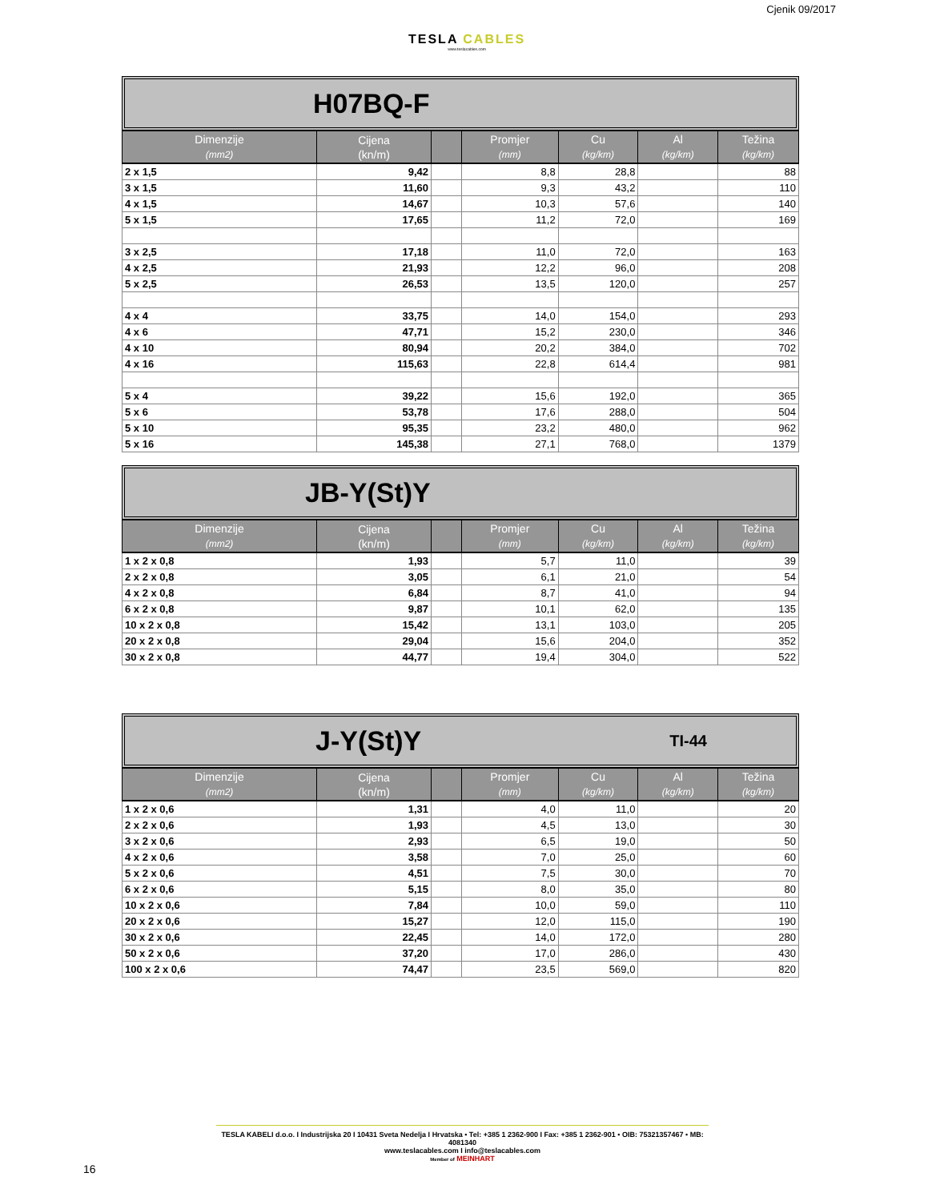TESLA CABLES
www.teslacables.com
Cjenik 09/2017
H07BQ-F
| Dimenzije (mm2) | Cijena (kn/m) | | Promjer (mm) | Cu (kg/km) | Al (kg/km) | Težina (kg/km) |
| --- | --- | --- | --- | --- | --- | --- |
| 2 x 1,5 | 9,42 | | 8,8 | 28,8 | | 88 |
| 3 x 1,5 | 11,60 | | 9,3 | 43,2 | | 110 |
| 4 x 1,5 | 14,67 | | 10,3 | 57,6 | | 140 |
| 5 x 1,5 | 17,65 | | 11,2 | 72,0 | | 169 |
| 3 x 2,5 | 17,18 | | 11,0 | 72,0 | | 163 |
| 4 x 2,5 | 21,93 | | 12,2 | 96,0 | | 208 |
| 5 x 2,5 | 26,53 | | 13,5 | 120,0 | | 257 |
| 4 x 4 | 33,75 | | 14,0 | 154,0 | | 293 |
| 4 x 6 | 47,71 | | 15,2 | 230,0 | | 346 |
| 4 x 10 | 80,94 | | 20,2 | 384,0 | | 702 |
| 4 x 16 | 115,63 | | 22,8 | 614,4 | | 981 |
| 5 x 4 | 39,22 | | 15,6 | 192,0 | | 365 |
| 5 x 6 | 53,78 | | 17,6 | 288,0 | | 504 |
| 5 x 10 | 95,35 | | 23,2 | 480,0 | | 962 |
| 5 x 16 | 145,38 | | 27,1 | 768,0 | | 1379 |
JB-Y(St)Y
| Dimenzije (mm2) | Cijena (kn/m) | | Promjer (mm) | Cu (kg/km) | Al (kg/km) | Težina (kg/km) |
| --- | --- | --- | --- | --- | --- | --- |
| 1 x 2 x 0,8 | 1,93 | | 5,7 | 11,0 | | 39 |
| 2 x 2 x 0,8 | 3,05 | | 6,1 | 21,0 | | 54 |
| 4 x 2 x 0,8 | 6,84 | | 8,7 | 41,0 | | 94 |
| 6 x 2 x 0,8 | 9,87 | | 10,1 | 62,0 | | 135 |
| 10 x 2 x 0,8 | 15,42 | | 13,1 | 103,0 | | 205 |
| 20 x 2 x 0,8 | 29,04 | | 15,6 | 204,0 | | 352 |
| 30 x 2 x 0,8 | 44,77 | | 19,4 | 304,0 | | 522 |
J-Y(St)Y TI-44
| Dimenzije (mm2) | Cijena (kn/m) | | Promjer (mm) | Cu (kg/km) | Al (kg/km) | Težina (kg/km) |
| --- | --- | --- | --- | --- | --- | --- |
| 1 x 2 x 0,6 | 1,31 | | 4,0 | 11,0 | | 20 |
| 2 x 2 x 0,6 | 1,93 | | 4,5 | 13,0 | | 30 |
| 3 x 2 x 0,6 | 2,93 | | 6,5 | 19,0 | | 50 |
| 4 x 2 x 0,6 | 3,58 | | 7,0 | 25,0 | | 60 |
| 5 x 2 x 0,6 | 4,51 | | 7,5 | 30,0 | | 70 |
| 6 x 2 x 0,6 | 5,15 | | 8,0 | 35,0 | | 80 |
| 10 x 2 x 0,6 | 7,84 | | 10,0 | 59,0 | | 110 |
| 20 x 2 x 0,6 | 15,27 | | 12,0 | 115,0 | | 190 |
| 30 x 2 x 0,6 | 22,45 | | 14,0 | 172,0 | | 280 |
| 50 x 2 x 0,6 | 37,20 | | 17,0 | 286,0 | | 430 |
| 100 x 2 x 0,6 | 74,47 | | 23,5 | 569,0 | | 820 |
TESLA KABELI d.o.o. I Industrijska 20 I 10431 Sveta Nedelja I Hrvatska • Tel: +385 1 2362-900 I Fax: +385 1 2362-901 • OIB: 75321357467 • MB: 4081340
www.teslacables.com I info@teslacables.com
Member of MEINHART
16